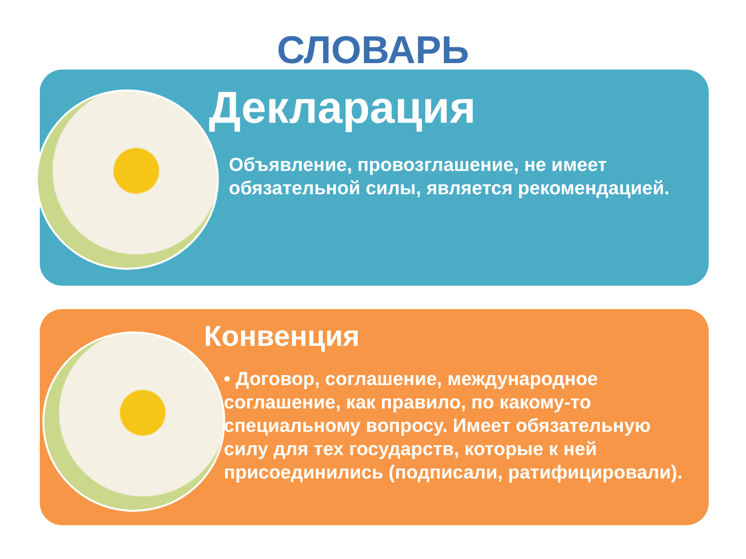СЛОВАРЬ
Декларация
Объявление, провозглашение, не имеет обязательной силы, является рекомендацией.
Конвенция
• Договор, соглашение, международное соглашение, как правило, по какому-то специальному вопросу. Имеет обязательную силу для тех государств, которые к ней присоединились (подписали, ратифицировали).